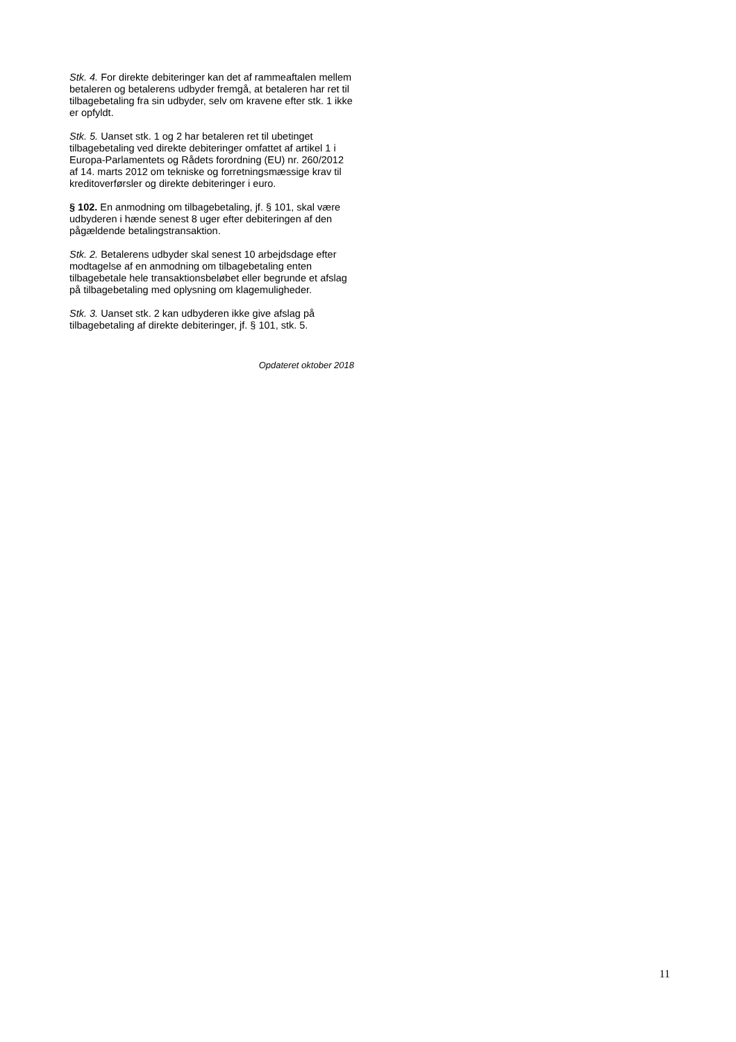Stk. 4. For direkte debiteringer kan det af rammeaftalen mellem betaleren og betalerens udbyder fremgå, at betaleren har ret til tilbagebetaling fra sin udbyder, selv om kravene efter stk. 1 ikke er opfyldt.
Stk. 5. Uanset stk. 1 og 2 har betaleren ret til ubetinget tilbagebetaling ved direkte debiteringer omfattet af artikel 1 i Europa-Parlamentets og Rådets forordning (EU) nr. 260/2012 af 14. marts 2012 om tekniske og forretningsmæssige krav til kreditoverførsler og direkte debiteringer i euro.
§ 102. En anmodning om tilbagebetaling, jf. § 101, skal være udbyderen i hænde senest 8 uger efter debiteringen af den pågældende betalingstransaktion.
Stk. 2. Betalerens udbyder skal senest 10 arbejdsdage efter modtagelse af en anmodning om tilbagebetaling enten tilbagebetale hele transaktionsbeløbet eller begrunde et afslag på tilbagebetaling med oplysning om klagemuligheder.
Stk. 3. Uanset stk. 2 kan udbyderen ikke give afslag på tilbagebetaling af direkte debiteringer, jf. § 101, stk. 5.
Opdateret oktober 2018
11